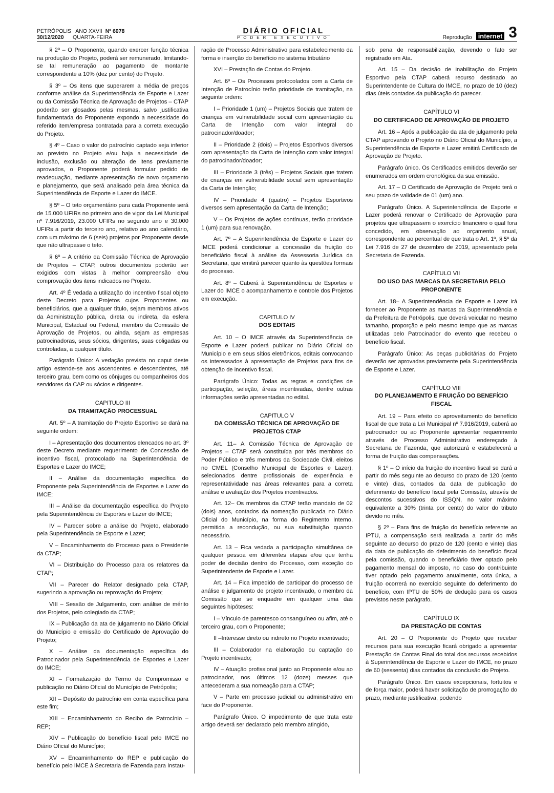PETRÓPOLIS ANO XXVII Nº 6078
30/12/2020 QUARTA-FEIRA
DIÁRIO OFICIAL
PODER EXECUTIVO
Reprodução internet 3
§ 2º – O Proponente, quando exercer função técnica na produção do Projeto, poderá ser remunerado, limitando-se tal remuneração ao pagamento de montante correspondente a 10% (dez por cento) do Projeto.
§ 3º – Os itens que superarem a média de preços conforme análise da Superintendência de Esporte e Lazer ou da Comissão Técnica de Aprovação de Projetos – CTAP poderão ser glosados pelas mesmas, salvo justificativa fundamentada do Proponente expondo a necessidade do referido item/empresa contratada para a correta execução do Projeto.
§ 4º – Caso o valor do patrocínio captado seja inferior ao previsto no Projeto e/ou haja a necessidade de inclusão, exclusão ou alteração de itens previamente aprovados, o Proponente poderá formular pedido de readequação, mediante apresentação de novo orçamento e planejamento, que será analisado pela área técnica da Superintendência de Esporte e Lazer do IMCE.
§ 5º – O teto orçamentário para cada Proponente será de 15.000 UFIRs no primeiro ano de vigor da Lei Municipal nº 7.916/2019, 23.000 UFIRs no segundo ano e 30.000 UFIRs a partir do terceiro ano, relativo ao ano calendário, com um máximo de 6 (seis) projetos por Proponente desde que não ultrapasse o teto.
§ 6º – A critério da Comissão Técnica de Aprovação de Projetos – CTAP, outros documentos poderão ser exigidos com vistas à melhor compreensão e/ou comprovação dos itens indicados no Projeto.
Art. 4º É vedada a utilização do incentivo fiscal objeto deste Decreto para Projetos cujos Proponentes ou beneficiários, que a qualquer título, sejam membros ativos da Administração pública, direta ou indireta, da esfera Municipal, Estadual ou Federal, membro da Comissão de Aprovação de Projetos, ou ainda, sejam as empresas patrocinadoras, seus sócios, dirigentes, suas coligadas ou controladas, a qualquer título.
Parágrafo Único: A vedação prevista no caput deste artigo estende-se aos ascendentes e descendentes, até terceiro grau, bem como os cônjuges ou companheiros dos servidores da CAP ou sócios e dirigentes.
CAPITULO III
DA TRAMITAÇÃO PROCESSUAL
Art. 5º – A tramitação do Projeto Esportivo se dará na seguinte ordem:
I – Apresentação dos documentos elencados no art. 3º deste Decreto mediante requerimento de Concessão de incentivo fiscal, protocolado na Superintendência de Esportes e Lazer do IMCE;
II – Análise da documentação específica do Proponente pela Superintendência de Esportes e Lazer do IMCE;
III – Análise da documentação específica do Projeto pela Superintendência de Esportes e Lazer do IMCE;
IV – Parecer sobre a análise do Projeto, elaborado pela Superintendência de Esporte e Lazer;
V – Encaminhamento do Processo para o Presidente da CTAP;
VI – Distribuição do Processo para os relatores da CTAP;
VII – Parecer do Relator designado pela CTAP, sugerindo a aprovação ou reprovação do Projeto;
VIII – Sessão de Julgamento, com análise de mérito dos Projetos, pelo colegiado da CTAP;
IX – Publicação da ata de julgamento no Diário Oficial do Município e emissão do Certificado de Aprovação do Projeto;
X – Análise da documentação específica do Patrocinador pela Superintendência de Esportes e Lazer do IMCE;
XI – Formalização do Termo de Compromisso e publicação no Diário Oficial do Município de Petrópolis;
XII – Depósito do patrocínio em conta específica para este fim;
XIII – Encaminhamento do Recibo de Patrocínio – REP;
XIV – Publicação do benefício fiscal pelo IMCE no Diário Oficial do Município;
XV – Encaminhamento do REP e publicação do benefício pelo IMCE à Secretaria de Fazenda para Instau-
ração de Processo Administrativo para estabelecimento da forma e inserção do benefício no sistema tributário
XVI – Prestação de Contas do Projeto.
Art. 6º – Os Processos protocolados com a Carta de Intenção de Patrocínio terão prioridade de tramitação, na seguinte ordem:
I – Prioridade 1 (um) – Projetos Sociais que tratem de crianças em vulnerabilidade social com apresentação da Carta de Intenção com valor integral do patrocinador/doador;
II – Prioridade 2 (dois) – Projetos Esportivos diversos com apresentação da Carta de Intenção com valor integral do patrocinador/doador;
III – Prioridade 3 (três) – Projetos Sociais que tratem de crianças em vulnerabilidade social sem apresentação da Carta de Intenção;
IV – Prioridade 4 (quatro) – Projetos Esportivos diversos sem apresentação da Carta de Intenção;
V – Os Projetos de ações contínuas, terão prioridade 1 (um) para sua renovação.
Art. 7º – A Superintendência de Esporte e Lazer do IMCE poderá condicionar a concessão da fruição do beneficiário fiscal à análise da Assessoria Jurídica da Secretaria, que emitirá parecer quanto às questões formais do processo.
Art. 8º – Caberá à Superintendência de Esportes e Lazer do IMCE o acompanhamento e controle dos Projetos em execução.
CAPITULO IV
DOS EDITAIS
Art. 10 – O IMCE através da Superintendência de Esporte e Lazer poderá publicar no Diário Oficial do Município e em seus sítios eletrônicos, editais convocando os interessados à apresentação de Projetos para fins de obtenção de incentivo fiscal.
Parágrafo Único: Todas as regras e condições de participação, seleção, áreas incentivadas, dentre outras informações serão apresentadas no edital.
CAPITULO V
DA COMISSÃO TÉCNICA DE APROVAÇÃO DE PROJETOS CTAP
Art. 11– A Comissão Técnica de Aprovação de Projetos – CTAP será constituída por três membros do Poder Público e três membros da Sociedade Civil, eleitos no CMEL (Conselho Municipal de Esportes e Lazer), selecionados dentre profissionais de experiência e representatividade nas áreas relevantes para a correta análise e avaliação dos Projetos incentivados.
Art. 12– Os membros da CTAP terão mandato de 02 (dois) anos, contados da nomeação publicada no Diário Oficial do Município, na forma do Regimento Interno, permitida a recondução, ou sua substituição quando necessário.
Art. 13 – Fica vedada a participação simultânea de qualquer pessoa em diferentes etapas e/ou que tenha poder de decisão dentro do Processo, com exceção do Superintendente de Esporte e Lazer.
Art. 14 – Fica impedido de participar do processo de análise e julgamento de projeto incentivado, o membro da Comissão que se enquadre em qualquer uma das seguintes hipóteses:
I – Vínculo de parentesco consanguíneo ou afim, até o terceiro grau, com o Proponente;
II –Interesse direto ou indireto no Projeto incentivado;
III – Colaborador na elaboração ou captação do Projeto incentivado;
IV – Atuação profissional junto ao Proponente e/ou ao patrocinador, nos últimos 12 (doze) messes que antecederam a sua nomeação para a CTAP;
V – Parte em processo judicial ou administrativo em face do Proponente.
Parágrafo Único. O impedimento de que trata este artigo deverá ser declarado pelo membro atingido,
sob pena de responsabilização, devendo o fato ser registrado em Ata.
Art. 15 – Da decisão de inabilitação do Projeto Esportivo pela CTAP caberá recurso destinado ao Superintendente de Cultura do IMCE, no prazo de 10 (dez) dias úteis contados da publicação do parecer.
CAPÍTULO VI
DO CERTIFICADO DE APROVAÇÃO DE PROJETO
Art. 16 – Após a publicação da ata de julgamento pela CTAP aprovando o Projeto no Diário Oficial do Município, a Superintendência de Esporte e Lazer emitirá Certificado de Aprovação de Projeto.
Parágrafo único. Os Certificados emitidos deverão ser enumerados em ordem cronológica da sua emissão.
Art. 17 – O Certificado de Aprovação de Projeto terá o seu prazo de validade de 01 (um) ano.
Parágrafo Único. A Superintendência de Esporte e Lazer poderá renovar o Certificado de Aprovação para projetos que ultrapassem o exercício financeiro o qual fora concedido, em observação ao orçamento anual, correspondente ao percentual de que trata o Art. 1º, § 5º da Lei 7.916 de 27 de dezembro de 2019, apresentado pela Secretaria de Fazenda.
CAPÍTULO VII
DO USO DAS MARCAS DA SECRETARIA PELO PROPONENTE
Art. 18– A Superintendência de Esporte e Lazer irá fornecer ao Proponente as marcas da Superintendência e da Prefeitura de Petrópolis, que deverá veicular no mesmo tamanho, proporção e pelo mesmo tempo que as marcas utilizadas pelo Patrocinador do evento que recebeu o benefício fiscal.
Parágrafo Único: As peças publicitárias do Projeto deverão ser aprovadas previamente pela Superintendência de Esporte e Lazer.
CAPÍTULO VIII
DO PLANEJAMENTO E FRUIÇÃO DO BENEFÍCIO FISCAL
Art. 19 – Para efeito do aproveitamento do benefício fiscal de que trata a Lei Municipal nº 7.916/2019, caberá ao patrocinador ou ao Proponente apresentar requerimento através de Processo Administrativo endereçado à Secretaria de Fazenda, que autorizará e estabelecerá a forma de fruição das compensações.
§ 1º – O início da fruição do incentivo fiscal se dará a partir do mês seguinte ao decurso do prazo de 120 (cento e vinte) dias, contados da data de publicação do deferimento do benefício fiscal pela Comissão, através de descontos sucessivos do ISSQN, no valor máximo equivalente a 30% (trinta por cento) do valor do tributo devido no mês.
§ 2º – Para fins de fruição do benefício referente ao IPTU, a compensação será realizada a partir do mês seguinte ao decurso do prazo de 120 (cento e vinte) dias da data de publicação do deferimento do benefício fiscal pela comissão, quando o beneficiário tiver optado pelo pagamento mensal do imposto, no caso do contribuinte tiver optado pelo pagamento anualmente, cota única, a fruição ocorrerá no exercício seguinte do deferimento do benefício, com IPTU de 50% de dedução para os casos previstos neste parágrafo.
CAPÍTULO IX
DA PRESTAÇÃO DE CONTAS
Art. 20 – O Proponente do Projeto que receber recursos para sua execução ficará obrigado a apresentar Prestação de Contas Final do total dos recursos recebidos à Superintendência de Esporte e Lazer do IMCE, no prazo de 60 (sessenta) dias contados da conclusão do Projeto.
Parágrafo Único. Em casos excepcionais, fortuitos e de força maior, poderá haver solicitação de prorrogação do prazo, mediante justificativa, podendo